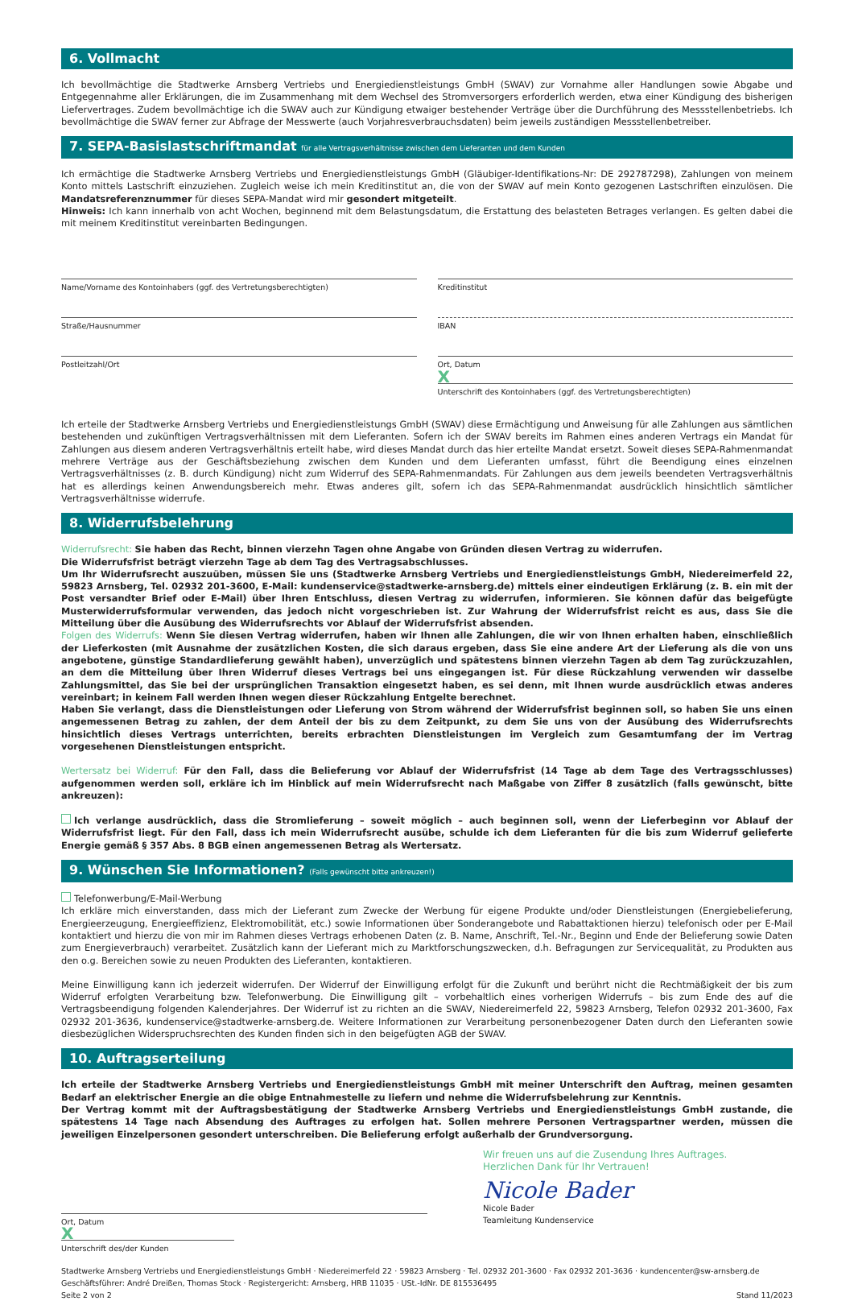6. Vollmacht
Ich bevollmächtige die Stadtwerke Arnsberg Vertriebs und Energiedienstleistungs GmbH (SWAV) zur Vornahme aller Handlungen sowie Abgabe und Entgegennahme aller Erklärungen, die im Zusammenhang mit dem Wechsel des Stromversorgers erforderlich werden, etwa einer Kündigung des bisherigen Liefervertrages. Zudem bevollmächtige ich die SWAV auch zur Kündigung etwaiger bestehender Verträge über die Durchführung des Messstellenbetriebs. Ich bevollmächtige die SWAV ferner zur Abfrage der Messwerte (auch Vorjahresverbrauchsdaten) beim jeweils zuständigen Messstellenbetreiber.
7. SEPA-Basislastschriftmandat für alle Vertragsverhältnisse zwischen dem Lieferanten und dem Kunden
Ich ermächtige die Stadtwerke Arnsberg Vertriebs und Energiedienstleistungs GmbH (Gläubiger-Identifikations-Nr: DE 292787298), Zahlungen von meinem Konto mittels Lastschrift einzuziehen. Zugleich weise ich mein Kreditinstitut an, die von der SWAV auf mein Konto gezogenen Lastschriften einzulösen. Die Mandatsreferenznummer für dieses SEPA-Mandat wird mir gesondert mitgeteilt.
Hinweis: Ich kann innerhalb von acht Wochen, beginnend mit dem Belastungsdatum, die Erstattung des belasteten Betrages verlangen. Es gelten dabei die mit meinem Kreditinstitut vereinbarten Bedingungen.
Name/Vorname des Kontoinhabers (ggf. des Vertretungsberechtigten)
Straße/Hausnummer
Postleitzahl/Ort
Kreditinstitut
IBAN
Ort, Datum
X
Unterschrift des Kontoinhabers (ggf. des Vertretungsberechtigten)
Ich erteile der Stadtwerke Arnsberg Vertriebs und Energiedienstleistungs GmbH (SWAV) diese Ermächtigung und Anweisung für alle Zahlungen aus sämtlichen bestehenden und zukünftigen Vertragsverhältnissen mit dem Lieferanten. Sofern ich der SWAV bereits im Rahmen eines anderen Vertrags ein Mandat für Zahlungen aus diesem anderen Vertragsverhältnis erteilt habe, wird dieses Mandat durch das hier erteilte Mandat ersetzt. Soweit dieses SEPA-Rahmenmandat mehrere Verträge aus der Geschäftsbeziehung zwischen dem Kunden und dem Lieferanten umfasst, führt die Beendigung eines einzelnen Vertragsverhältnisses (z. B. durch Kündigung) nicht zum Widerruf des SEPA-Rahmenmandats. Für Zahlungen aus dem jeweils beendeten Vertragsverhältnis hat es allerdings keinen Anwendungsbereich mehr. Etwas anderes gilt, sofern ich das SEPA-Rahmenmandat ausdrücklich hinsichtlich sämtlicher Vertragsverhältnisse widerrufe.
8. Widerrufsbelehrung
Widerrufsrecht: Sie haben das Recht, binnen vierzehn Tagen ohne Angabe von Gründen diesen Vertrag zu widerrufen.
Die Widerrufsfrist beträgt vierzehn Tage ab dem Tag des Vertragsabschlusses.
Um Ihr Widerrufsrecht auszuüben, müssen Sie uns (Stadtwerke Arnsberg Vertriebs und Energiedienstleistungs GmbH, Niedereimerfeld 22, 59823 Arnsberg, Tel. 02932 201-3600, E-Mail: kundenservice@stadtwerke-arnsberg.de) mittels einer eindeutigen Erklärung (z. B. ein mit der Post versandter Brief oder E-Mail) über Ihren Entschluss, diesen Vertrag zu widerrufen, informieren. Sie können dafür das beigefügte Musterwiderrufsformular verwenden, das jedoch nicht vorgeschrieben ist. Zur Wahrung der Widerrufsfrist reicht es aus, dass Sie die Mitteilung über die Ausübung des Widerrufsrechts vor Ablauf der Widerrufsfrist absenden.
Folgen des Widerrufs: Wenn Sie diesen Vertrag widerrufen, haben wir Ihnen alle Zahlungen, die wir von Ihnen erhalten haben, einschließlich der Lieferkosten (mit Ausnahme der zusätzlichen Kosten, die sich daraus ergeben, dass Sie eine andere Art der Lieferung als die von uns angebotene, günstige Standardlieferung gewählt haben), unverzüglich und spätestens binnen vierzehn Tagen ab dem Tag zurückzuzahlen, an dem die Mitteilung über Ihren Widerruf dieses Vertrags bei uns eingegangen ist. Für diese Rückzahlung verwenden wir dasselbe Zahlungsmittel, das Sie bei der ursprünglichen Transaktion eingesetzt haben, es sei denn, mit Ihnen wurde ausdrücklich etwas anderes vereinbart; in keinem Fall werden Ihnen wegen dieser Rückzahlung Entgelte berechnet.
Haben Sie verlangt, dass die Dienstleistungen oder Lieferung von Strom während der Widerrufsfrist beginnen soll, so haben Sie uns einen angemessenen Betrag zu zahlen, der dem Anteil der bis zu dem Zeitpunkt, zu dem Sie uns von der Ausübung des Widerrufsrechts hinsichtlich dieses Vertrags unterrichten, bereits erbrachten Dienstleistungen im Vergleich zum Gesamtumfang der im Vertrag vorgesehenen Dienstleistungen entspricht.
Wertersatz bei Widerruf: Für den Fall, dass die Belieferung vor Ablauf der Widerrufsfrist (14 Tage ab dem Tage des Vertragsschlusses) aufgenommen werden soll, erkläre ich im Hinblick auf mein Widerrufsrecht nach Maßgabe von Ziffer 8 zusätzlich (falls gewünscht, bitte ankreuzen):
Ich verlange ausdrücklich, dass die Stromlieferung – soweit möglich – auch beginnen soll, wenn der Lieferbeginn vor Ablauf der Widerrufsfrist liegt. Für den Fall, dass ich mein Widerrufsrecht ausübe, schulde ich dem Lieferanten für die bis zum Widerruf gelieferte Energie gemäß § 357 Abs. 8 BGB einen angemessenen Betrag als Wertersatz.
9. Wünschen Sie Informationen? (Falls gewünscht bitte ankreuzen!)
Telefonwerbung/E-Mail-Werbung
Ich erkläre mich einverstanden, dass mich der Lieferant zum Zwecke der Werbung für eigene Produkte und/oder Dienstleistungen (Energiebelieferung, Energieerzeugung, Energieeffizienz, Elektromobilität, etc.) sowie Informationen über Sonderangebote und Rabattaktionen hierzu) telefonisch oder per E-Mail kontaktiert und hierzu die von mir im Rahmen dieses Vertrags erhobenen Daten (z. B. Name, Anschrift, Tel.-Nr., Beginn und Ende der Belieferung sowie Daten zum Energieverbrauch) verarbeitet. Zusätzlich kann der Lieferant mich zu Marktforschungszwecken, d.h. Befragungen zur Servicequalität, zu Produkten aus den o.g. Bereichen sowie zu neuen Produkten des Lieferanten, kontaktieren.
Meine Einwilligung kann ich jederzeit widerrufen. Der Widerruf der Einwilligung erfolgt für die Zukunft und berührt nicht die Rechtmäßigkeit der bis zum Widerruf erfolgten Verarbeitung bzw. Telefonwerbung. Die Einwilligung gilt – vorbehaltlich eines vorherigen Widerrufs – bis zum Ende des auf die Vertragsbeendigung folgenden Kalenderjahres. Der Widerruf ist zu richten an die SWAV, Niedereimerfeld 22, 59823 Arnsberg, Telefon 02932 201-3600, Fax 02932 201-3636, kundenservice@stadtwerke-arnsberg.de. Weitere Informationen zur Verarbeitung personenbezogener Daten durch den Lieferanten sowie diesbezüglichen Widerspruchsrechten des Kunden finden sich in den beigefügten AGB der SWAV.
10. Auftragserteilung
Ich erteile der Stadtwerke Arnsberg Vertriebs und Energiedienstleistungs GmbH mit meiner Unterschrift den Auftrag, meinen gesamten Bedarf an elektrischer Energie an die obige Entnahmestelle zu liefern und nehme die Widerrufsbelehrung zur Kenntnis.
Der Vertrag kommt mit der Auftragsbestätigung der Stadtwerke Arnsberg Vertriebs und Energiedienstleistungs GmbH zustande, die spätestens 14 Tage nach Absendung des Auftrages zu erfolgen hat. Sollen mehrere Personen Vertragspartner werden, müssen die jeweiligen Einzelpersonen gesondert unterschreiben. Die Belieferung erfolgt außerhalb der Grundversorgung.
Ort, Datum
X
Unterschrift des/der Kunden
Wir freuen uns auf die Zusendung Ihres Auftrages.
Herzlichen Dank für Ihr Vertrauen!
Nicole Bader
Nicole Bader
Teamleitung Kundenservice
Stadtwerke Arnsberg Vertriebs und Energiedienstleistungs GmbH · Niedereimerfeld 22 · 59823 Arnsberg · Tel. 02932 201-3600 · Fax 02932 201-3636 · kundencenter@sw-arnsberg.de
Geschäftsführer: André Dreißen, Thomas Stock · Registergericht: Arnsberg, HRB 11035 · USt.-IdNr. DE 815536495
Seite 2 von 2 Stand 11/2023